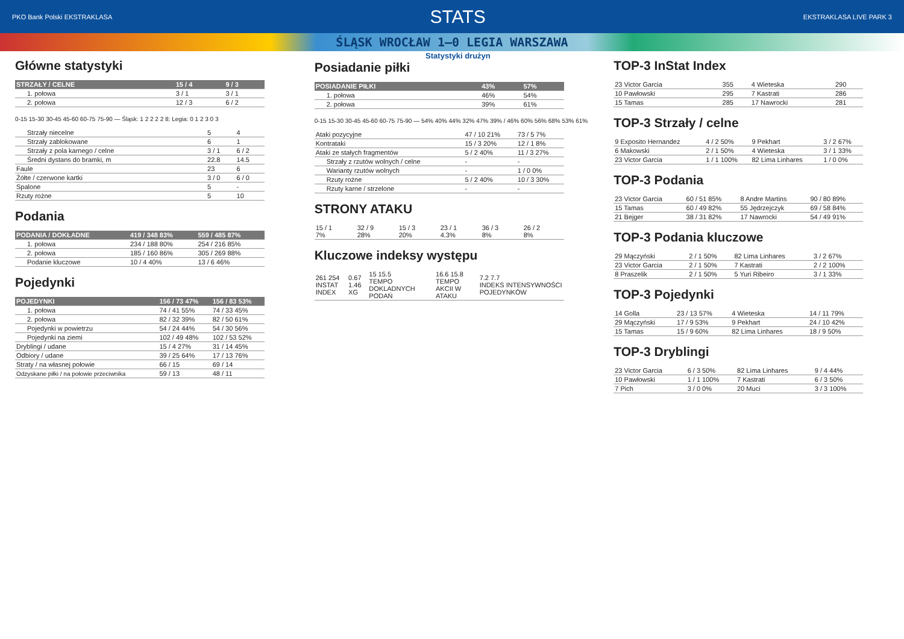PKO Bank Polski EKSTRAKLASA STATS EKSTRAKLASA LIVE PARK 3
ŚLĄSK WROCŁAW 1–0 LEGIA WARSZAWA
Główne statystyki
| STRZAŁY / CELNE | 15 / 4 | 9 / 3 |
| --- | --- | --- |
| 1. połowa | 3 / 1 | 3 / 1 |
| 2. połowa | 12 / 3 | 6 / 2 |
0-15 15-30 30-45 45-60 60-75 75-90 — Śląsk: 1 2 2 2 2 8; Legia: 0 1 2 3 0 3
| Strzały niecelne | 5 | 4 |
| Strzały zablokowane | 6 | 1 |
| Strzały z pola karnego / celne | 3 / 1 | 6 / 2 |
| Średni dystans do bramki, m | 22.8 | 14.5 |
| Faule | 23 | 6 |
| Żółte / czerwone kartki | 3 / 0 | 6 / 0 |
| Spalone | 5 | - |
| Rzuty rożne | 5 | 10 |
Podania
| PODANIA / DOKŁADNE | 419 / 348 83% | 559 / 485 87% |
| --- | --- | --- |
| 1. połowa | 234 / 188 80% | 254 / 216 85% |
| 2. połowa | 185 / 160 86% | 305 / 269 88% |
| Podanie kluczowe | 10 / 4 40% | 13 / 6 46% |
Pojedynki
| POJEDYNKI | 156 / 73 47% | 156 / 83 53% |
| --- | --- | --- |
| 1. połowa | 74 / 41 55% | 74 / 33 45% |
| 2. połowa | 82 / 32 39% | 82 / 50 61% |
| Pojedynki w powietrzu | 54 / 24 44% | 54 / 30 56% |
| Pojedynki na ziemi | 102 / 49 48% | 102 / 53 52% |
| Dryblingi / udane | 15 / 4 27% | 31 / 14 45% |
| Odbiory / udane | 39 / 25 64% | 17 / 13 76% |
| Straty / na własnej połowie | 66 / 15 | 69 / 14 |
| Odzyskane piłki / na połowie przeciwnika | 59 / 13 | 48 / 11 |
Statystyki drużyn
Posiadanie piłki
| POSIADANIE PIŁKI | 43% | 57% |
| --- | --- | --- |
| 1. połowa | 46% | 54% |
| 2. połowa | 39% | 61% |
0-15 15-30 30-45 45-60 60-75 75-90 — 54% 40% 44% 32% 47% 39% / 46% 60% 56% 68% 53% 61%
| Ataki pozycyjne | 47 / 10 21% | 73 / 5 7% |
| Kontrataki | 15 / 3 20% | 12 / 1 8% |
| Ataki ze stałych fragmentów | 5 / 2 40% | 11 / 3 27% |
| Strzały z rzutów wolnych / celne | - | - |
| Warianty rzutów wolnych | - | 1 / 0 0% |
| Rzuty rożne | 5 / 2 40% | 10 / 3 30% |
| Rzuty karne / strzelone | - | - |
STRONY ATAKU
| 15 / 1 7% | 32 / 9 28% | 15 / 3 20% | 23 / 1 4.3% | 36 / 3 8% | 26 / 2 8% |
Kluczowe indeksy występu
| 261 254 INSTAT INDEX | 0.67 1.46 XG | 15 15.5 TEMPO DOKLADNYCH PODAŃ | 16.6 15.8 TEMPO AKCII W ATAKU | 7.2 7.7 INDEKS INTENSYWNOŚCI POJEDYNKÓW |
TOP-3 InStat Index
| 23 Victor Garcia | 355 | 4 Wieteska | 290 |
| 10 Pawłowski | 295 | 7 Kastrati | 286 |
| 15 Tamas | 285 | 17 Nawrocki | 281 |
TOP-3 Strzały / celne
| 9 Exposito Hernandez | 4 / 2 50% | 9 Pekhart | 3 / 2 67% |
| 6 Makowski | 2 / 1 50% | 4 Wieteska | 3 / 1 33% |
| 23 Victor Garcia | 1 / 1 100% | 82 Lima Linhares | 1 / 0 0% |
TOP-3 Podania
| 23 Victor Garcia | 60 / 51 85% | 8 Andre Martins | 90 / 80 89% |
| 15 Tamas | 60 / 49 82% | 55 Jędrzejczyk | 69 / 58 84% |
| 21 Bejger | 38 / 31 82% | 17 Nawrocki | 54 / 49 91% |
TOP-3 Podania kluczowe
| 29 Mączyński | 2 / 1 50% | 82 Lima Linhares | 3 / 2 67% |
| 23 Victor Garcia | 2 / 1 50% | 7 Kastrati | 2 / 2 100% |
| 8 Praszelik | 2 / 1 50% | 5 Yuri Ribeiro | 3 / 1 33% |
TOP-3 Pojedynki
| 14 Golla | 23 / 13 57% | 4 Wieteska | 14 / 11 79% |
| 29 Mączyński | 17 / 9 53% | 9 Pekhart | 24 / 10 42% |
| 15 Tamas | 15 / 9 60% | 82 Lima Linhares | 18 / 9 50% |
TOP-3 Dryblingi
| 23 Victor Garcia | 6 / 3 50% | 82 Lima Linhares | 9 / 4 44% |
| 10 Pawłowski | 1 / 1 100% | 7 Kastrati | 6 / 3 50% |
| 7 Pich | 3 / 0 0% | 20 Muci | 3 / 3 100% |